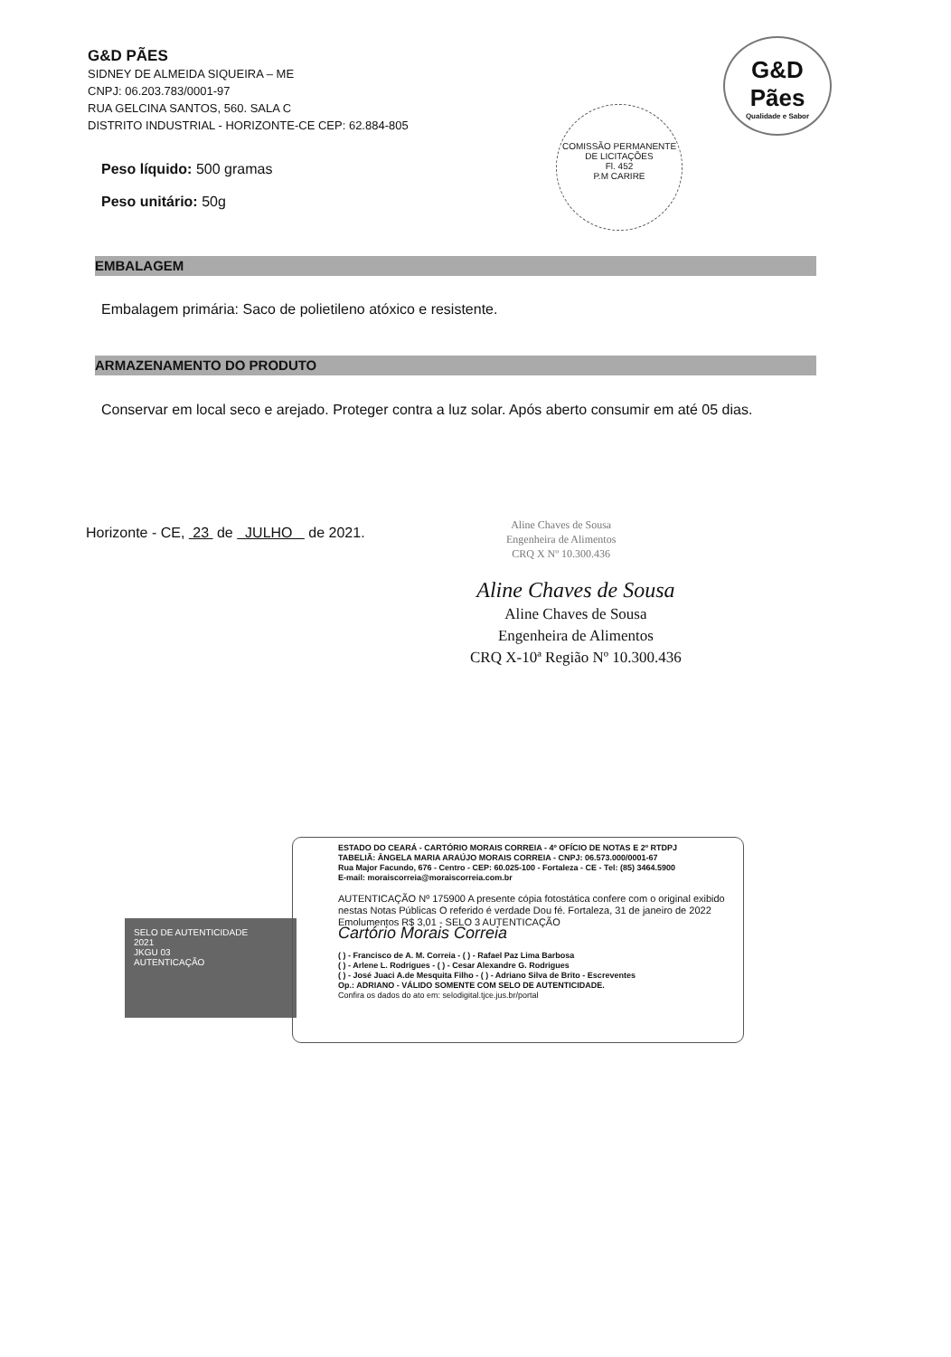G&D PÃES
SIDNEY DE ALMEIDA SIQUEIRA – ME
CNPJ: 06.203.783/0001-97
RUA GELCINA SANTOS, 560. SALA C
DISTRITO INDUSTRIAL - HORIZONTE-CE CEP: 62.884-805
G&D
Pães
Qualidade e Sabor
COMISSÃO PERMANENTE DE LICITAÇÕES
Fl. 452
P.M CARIRE
Peso líquido: 500 gramas
Peso unitário: 50g
EMBALAGEM
Embalagem primária: Saco de polietileno atóxico e resistente.
ARMAZENAMENTO DO PRODUTO
Conservar em local seco e arejado. Proteger contra a luz solar. Após aberto consumir em até 05 dias.
Horizonte - CE, 23 de JULHO de 2021.
Aline Chaves de Sousa
Engenheira de Alimentos
CRQ X Nº 10.300.436
Aline Chaves de Sousa
Aline Chaves de Sousa
Engenheira de Alimentos
CRQ X-10ª Região Nº 10.300.436
SELO DE AUTENTICIDADE
2021
JKGU 03
AUTENTICAÇÃO
ESTADO DO CEARÁ - CARTÓRIO MORAIS CORREIA - 4º OFÍCIO DE NOTAS E 2º RTDPJ
TABELIÃ: ÂNGELA MARIA ARAÚJO MORAIS CORREIA - CNPJ: 06.573.000/0001-67
Rua Major Facundo, 676 - Centro - CEP: 60.025-100 - Fortaleza - CE - Tel: (85) 3464.5900
E-mail: moraiscorreia@moraiscorreia.com.br
AUTENTICAÇÃO Nº 175900 A presente cópia fotostática confere com o original exibido nestas Notas Públicas O referido é verdade Dou fé. Fortaleza, 31 de janeiro de 2022 Emolumentos R$ 3,01 - SELO 3 AUTENTICAÇÃO
Cartório Morais Correia
( ) - Francisco de A. M. Correia - ( ) - Rafael Paz Lima Barbosa
( ) - Arlene L. Rodrigues - ( ) - Cesar Alexandre G. Rodrigues
( ) - José Juaci A.de Mesquita Filho - ( ) - Adriano Silva de Brito - Escreventes
Op.: ADRIANO - VÁLIDO SOMENTE COM SELO DE AUTENTICIDADE.
Confira os dados do ato em: selodigital.tjce.jus.br/portal